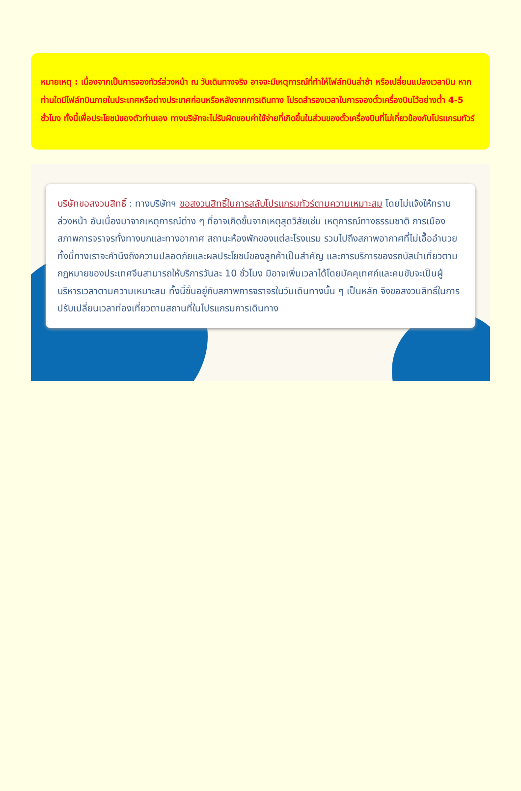หมายเหตุ : เนื่องจากเป็นการจองทัวร์ล่วงหน้า ณ วันเดินทางจริง อาจจะมีเหตุการณ์ที่ทำให้ไฟล์ทบินล่าช้า หรือเปลี่ยนแปลงเวลาบิน หากท่านใดมีไฟล์ทบินภายในประเทศหรือต่างประเทศก่อนหรือหลังจากการเดินทาง โปรดสำรองเวลาในการจองตั๋วเครื่องบินไว้อย่างต่ำ 4-5 ชั่วโมง ทั้งนี้เพื่อประโยชน์ของตัวท่านเอง ทางบริษัทจะไม่รับผิดชอบค่าใช้จ่ายที่เกิดขึ้นในส่วนของตั๋วเครื่องบินที่ไม่เกี่ยวข้องกับโปรแกรมทัวร์
บริษัทขอสงวนสิทธิ์ : ทางบริษัทฯ ขอสงวนสิทธิ์ในการสลับโปรแกรมทัวร์ตามความเหมาะสม โดยไม่แจ้งให้ทราบล่วงหน้า อันเนื่องมาจากเหตุการณ์ต่าง ๆ ที่อาจเกิดขึ้นจากเหตุสุดวิสัยเช่น เหตุการณ์ทางธรรมชาติ การเมือง สภาพการจราจรทั้งทางบกและทางอากาศ สถานะห้องพักของแต่ละโรงแรม รวมไปถึงสภาพอากาศที่ไม่เอื้ออำนวย ทั้งนี้ทางเราจะคำนึงถึงความปลอดภัยและผลประโยชน์ของลูกค้าเป็นสำคัญ และการบริการของรถบัสนำเที่ยวตามกฎหมายของประเทศจีนสามารถให้บริการวันละ 10 ชั่วโมง มิอาจเพิ่มเวลาได้โดยมัคคุเทศก์และคนขับจะเป็นผู้บริหารเวลาตามความเหมาะสม ทั้งนี้ขึ้นอยู่กับสภาพการจราจรในวันเดินทางนั้น ๆ เป็นหลัก จึงขอสงวนสิทธิ์ในการปรับเปลี่ยนเวลาท่องเที่ยวตามสถานที่ในโปรแกรมการเดินทาง